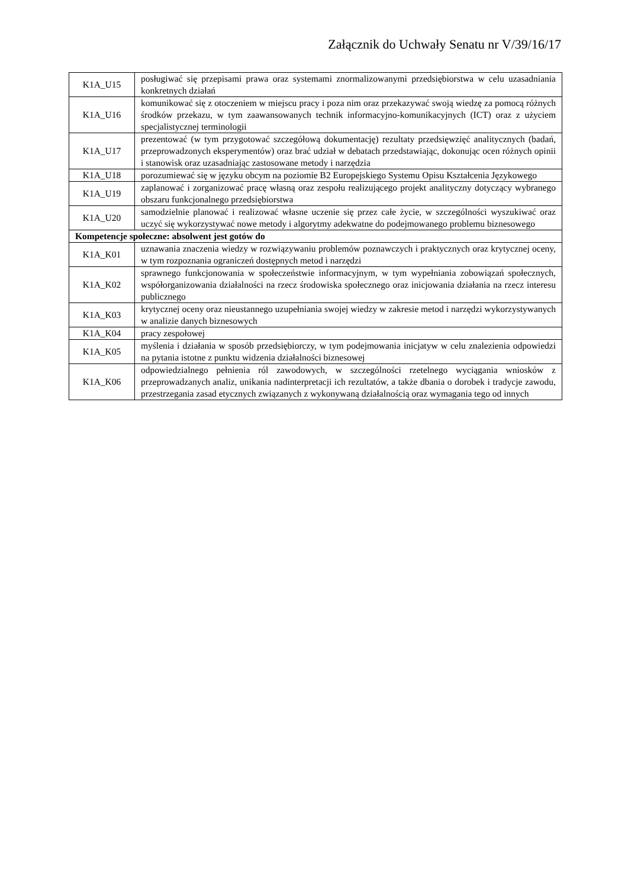Załącznik do Uchwały Senatu nr V/39/16/17
| K1A_U15 | posługiwać się przepisami prawa oraz systemami znormalizowanymi przedsiębiorstwa w celu uzasadniania konkretnych działań |
| K1A_U16 | komunikować się z otoczeniem w miejscu pracy i poza nim oraz przekazywać swoją wiedzę za pomocą różnych środków przekazu, w tym zaawansowanych technik informacyjno-komunikacyjnych (ICT) oraz z użyciem specjalistycznej terminologii |
| K1A_U17 | prezentować (w tym przygotować szczegółową dokumentację) rezultaty przedsięwzięć analitycznych (badań, przeprowadzonych eksperymentów) oraz brać udział w debatach przedstawiając, dokonując ocen różnych opinii i stanowisk oraz uzasadniając zastosowane metody i narzędzia |
| K1A_U18 | porozumiewać się w języku obcym na poziomie B2 Europejskiego Systemu Opisu Kształcenia Językowego |
| K1A_U19 | zaplanować i zorganizować pracę własną oraz zespołu realizującego projekt analityczny dotyczący wybranego obszaru funkcjonalnego przedsiębiorstwa |
| K1A_U20 | samodzielnie planować i realizować własne uczenie się przez całe życie, w szczególności wyszukiwać oraz uczyć się wykorzystywać nowe metody i algorytmy adekwatne do podejmowanego problemu biznesowego |
| Kompetencje społeczne: absolwent jest gotów do | |
| K1A_K01 | uznawania znaczenia wiedzy w rozwiązywaniu problemów poznawczych i praktycznych oraz krytycznej oceny, w tym rozpoznania ograniczeń dostępnych metod i narzędzi |
| K1A_K02 | sprawnego funkcjonowania w społeczeństwie informacyjnym, w tym wypełniania zobowiązań społecznych, współorganizowania działalności na rzecz środowiska społecznego oraz inicjowania działania na rzecz interesu publicznego |
| K1A_K03 | krytycznej oceny oraz nieustannego uzupełniania swojej wiedzy w zakresie metod i narzędzi wykorzystywanych w analizie danych biznesowych |
| K1A_K04 | pracy zespołowej |
| K1A_K05 | myślenia i działania w sposób przedsiębiorczy, w tym podejmowania inicjatyw w celu znalezienia odpowiedzi na pytania istotne z punktu widzenia działalności biznesowej |
| K1A_K06 | odpowiedzialnego pełnienia ról zawodowych, w szczególności rzetelnego wyciągania wniosków z przeprowadzanych analiz, unikania nadinterpretacji ich rezultatów, a także dbania o dorobek i tradycje zawodu, przestrzegania zasad etycznych związanych z wykonywaną działalnością oraz wymagania tego od innych |